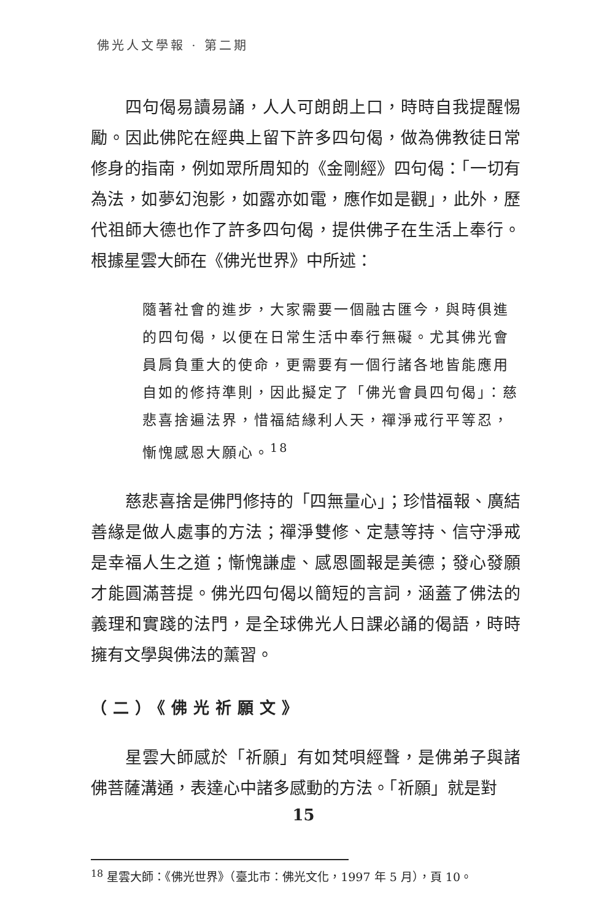佛光人文學報 · 第二期
四句偈易讀易誦，人人可朗朗上口，時時自我提醒惕勵。因此佛陀在經典上留下許多四句偈，做為佛教徒日常修身的指南，例如眾所周知的《金剛經》四句偈：「一切有為法，如夢幻泡影，如露亦如電，應作如是觀」，此外，歷代祖師大德也作了許多四句偈，提供佛子在生活上奉行。根據星雲大師在《佛光世界》中所述：
隨著社會的進步，大家需要一個融古匯今，與時俱進的四句偈，以便在日常生活中奉行無礙。尤其佛光會員肩負重大的使命，更需要有一個行諸各地皆能應用自如的修持準則，因此擬定了「佛光會員四句偈」：慈悲喜捨遍法界，惜福結緣利人天，禪淨戒行平等忍，慚愧感恩大願心。<sup>18</sup>
慈悲喜捨是佛門修持的「四無量心」；珍惜福報、廣結善緣是做人處事的方法；禪淨雙修、定慧等持、信守淨戒是幸福人生之道；慚愧謙虛、感恩圖報是美德；發心發願才能圓滿菩提。佛光四句偈以簡短的言詞，涵蓋了佛法的義理和實踐的法門，是全球佛光人日課必誦的偈語，時時擁有文學與佛法的薰習。
（二）《佛光祈願文》
星雲大師感於「祈願」有如梵唄經聲，是佛弟子與諸佛菩薩溝通，表達心中諸多感動的方法。「祈願」就是對
<sup>18</sup> 星雲大師：《佛光世界》（臺北市：佛光文化，1997 年 5 月），頁 10。
15